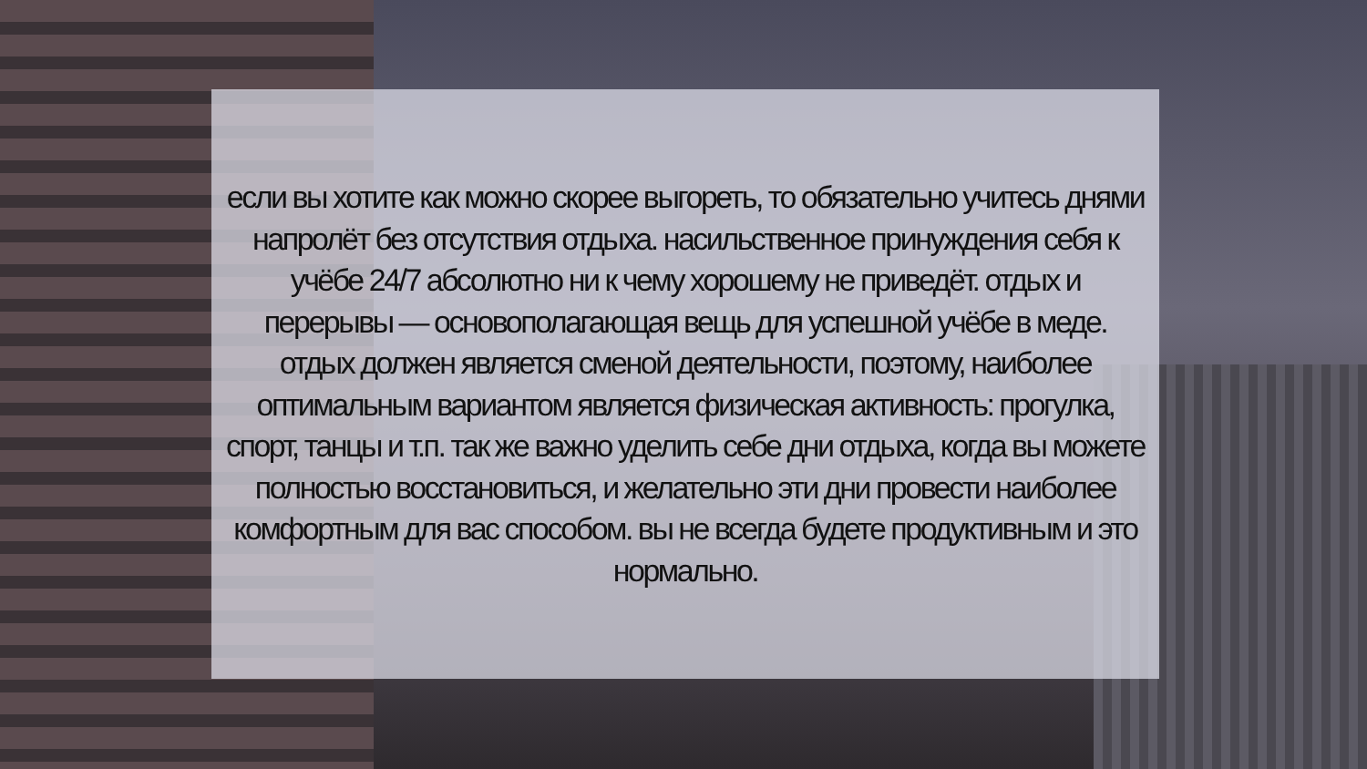если вы хотите как можно скорее выгореть, то обязательно учитесь днями напролёт без отсутствия отдыха. насильственное принуждения себя к учёбе 24/7 абсолютно ни к чему хорошему не приведёт. отдых и перерывы — основополагающая вещь для успешной учёбе в меде. отдых должен является сменой деятельности, поэтому, наиболее оптимальным вариантом является физическая активность: прогулка, спорт, танцы и т.п. так же важно уделить себе дни отдыха, когда вы можете полностью восстановиться, и желательно эти дни провести наиболее комфортным для вас способом. вы не всегда будете продуктивным и это нормально.